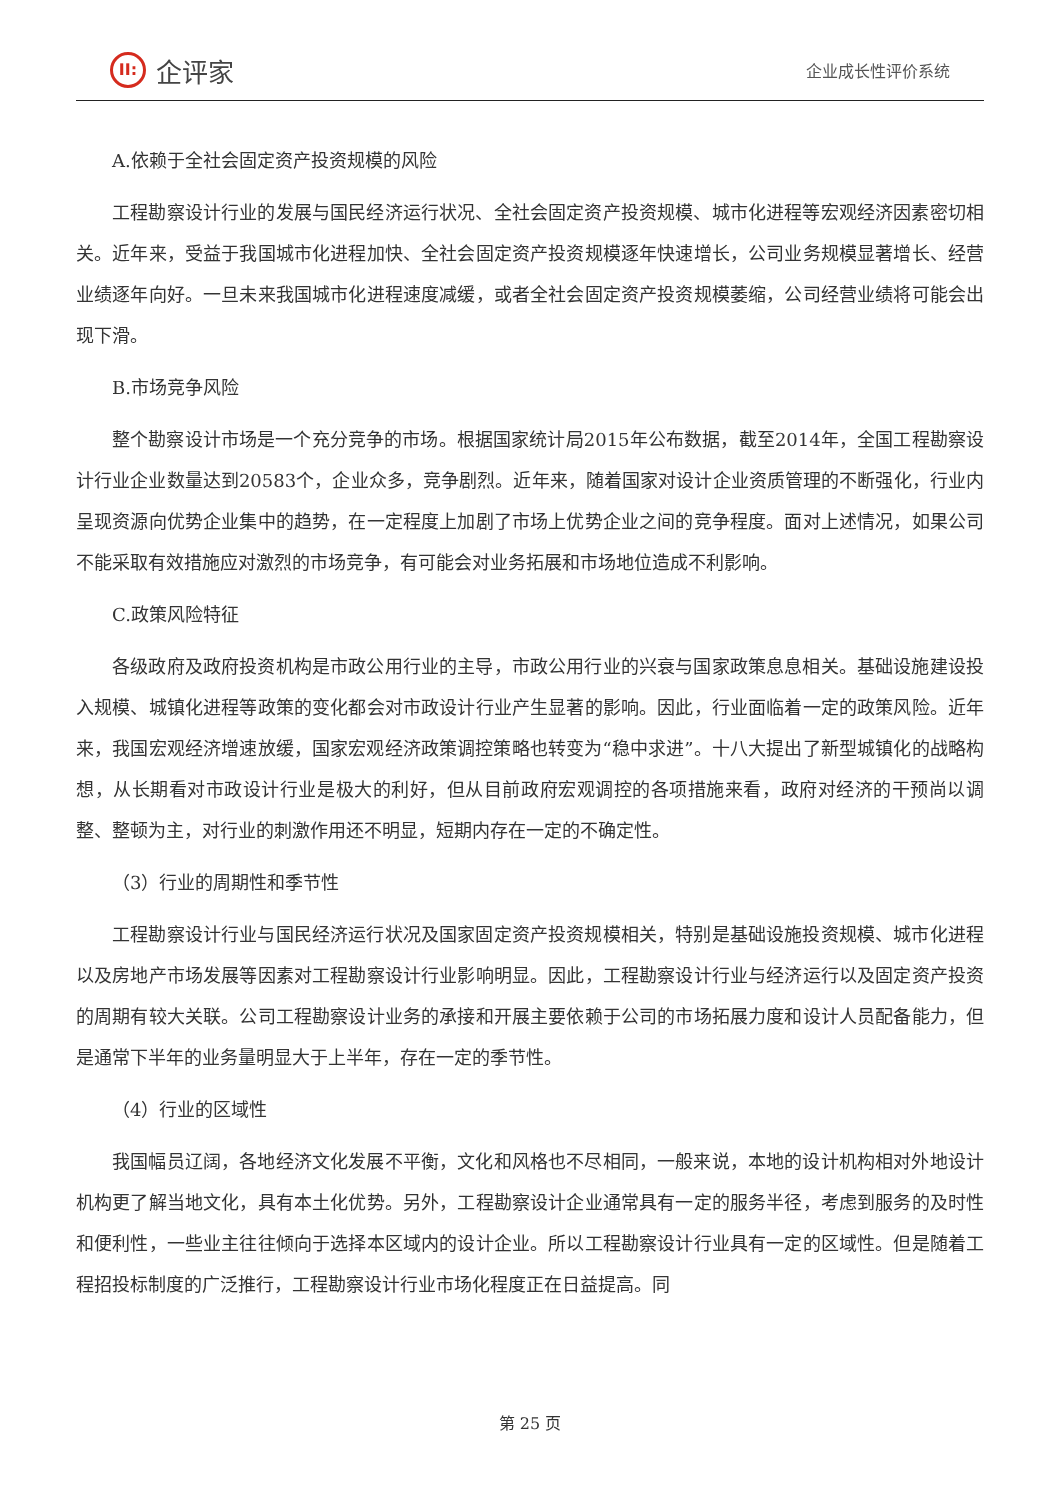II:
企评家
企业成长性评价系统
A.依赖于全社会固定资产投资规模的风险
工程勘察设计行业的发展与国民经济运行状况、全社会固定资产投资规模、城市化进程等宏观经济因素密切相关。近年来，受益于我国城市化进程加快、全社会固定资产投资规模逐年快速增长，公司业务规模显著增长、经营业绩逐年向好。一旦未来我国城市化进程速度减缓，或者全社会固定资产投资规模萎缩，公司经营业绩将可能会出现下滑。
B.市场竞争风险
整个勘察设计市场是一个充分竞争的市场。根据国家统计局2015年公布数据，截至2014年，全国工程勘察设计行业企业数量达到20583个，企业众多，竞争剧烈。近年来，随着国家对设计企业资质管理的不断强化，行业内呈现资源向优势企业集中的趋势，在一定程度上加剧了市场上优势企业之间的竞争程度。面对上述情况，如果公司不能采取有效措施应对激烈的市场竞争，有可能会对业务拓展和市场地位造成不利影响。
C.政策风险特征
各级政府及政府投资机构是市政公用行业的主导，市政公用行业的兴衰与国家政策息息相关。基础设施建设投入规模、城镇化进程等政策的变化都会对市政设计行业产生显著的影响。因此，行业面临着一定的政策风险。近年来，我国宏观经济增速放缓，国家宏观经济政策调控策略也转变为“稳中求进”。十八大提出了新型城镇化的战略构想，从长期看对市政设计行业是极大的利好，但从目前政府宏观调控的各项措施来看，政府对经济的干预尚以调整、整顿为主，对行业的刺激作用还不明显，短期内存在一定的不确定性。
（3）行业的周期性和季节性
工程勘察设计行业与国民经济运行状况及国家固定资产投资规模相关，特别是基础设施投资规模、城市化进程以及房地产市场发展等因素对工程勘察设计行业影响明显。因此，工程勘察设计行业与经济运行以及固定资产投资的周期有较大关联。公司工程勘察设计业务的承接和开展主要依赖于公司的市场拓展力度和设计人员配备能力，但是通常下半年的业务量明显大于上半年，存在一定的季节性。
（4）行业的区域性
我国幅员辽阔，各地经济文化发展不平衡，文化和风格也不尽相同，一般来说，本地的设计机构相对外地设计机构更了解当地文化，具有本土化优势。另外，工程勘察设计企业通常具有一定的服务半径，考虑到服务的及时性和便利性，一些业主往往倾向于选择本区域内的设计企业。所以工程勘察设计行业具有一定的区域性。但是随着工程招投标制度的广泛推行，工程勘察设计行业市场化程度正在日益提高。同
第 25 页